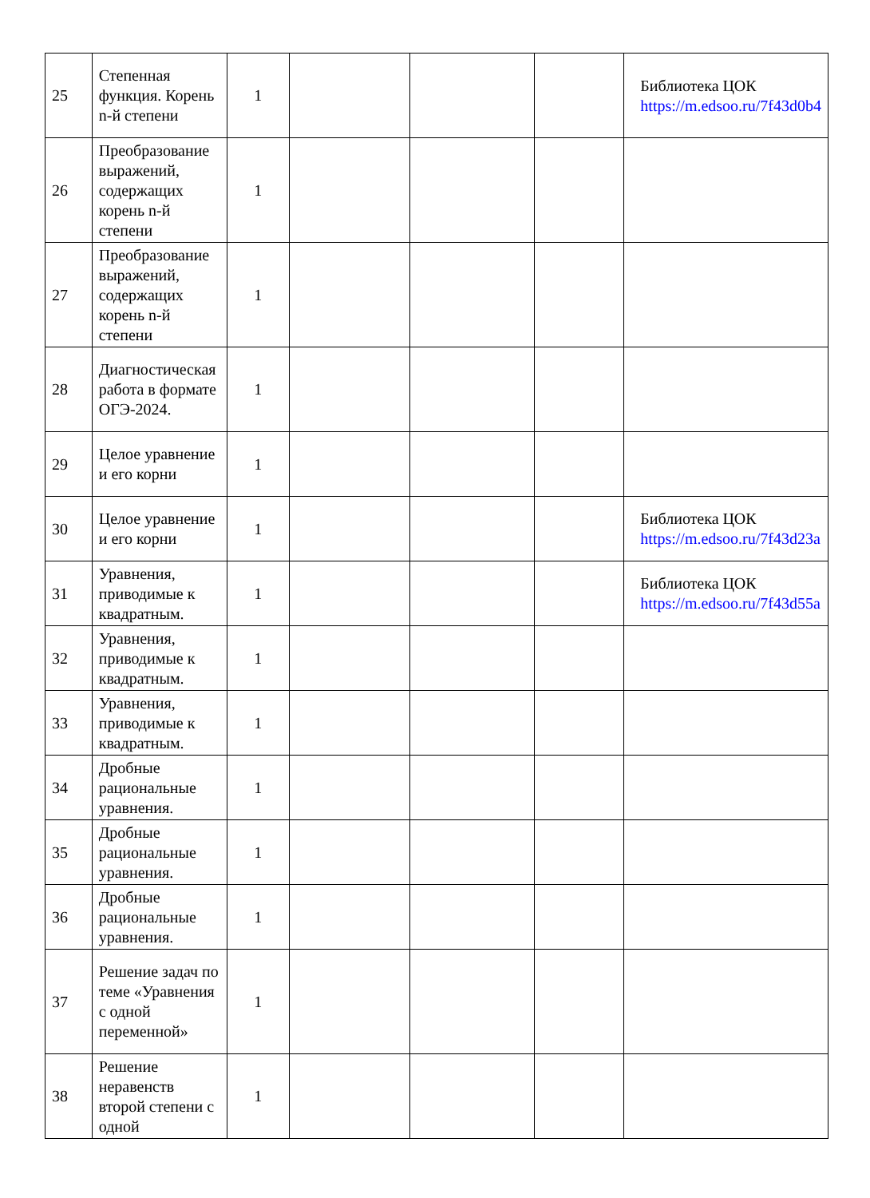| 25 | Степенная функция. Корень n-й степени | 1 | | | | Библиотека ЦОК https://m.edsoo.ru/7f43d0b4 |
| 26 | Преобразование выражений, содержащих корень n-й степени | 1 | | | | |
| 27 | Преобразование выражений, содержащих корень n-й степени | 1 | | | | |
| 28 | Диагностическая работа в формате ОГЭ-2024. | 1 | | | | |
| 29 | Целое уравнение и его корни | 1 | | | | |
| 30 | Целое уравнение и его корни | 1 | | | | Библиотека ЦОК https://m.edsoo.ru/7f43d23a |
| 31 | Уравнения, приводимые к квадратным. | 1 | | | | Библиотека ЦОК https://m.edsoo.ru/7f43d55a |
| 32 | Уравнения, приводимые к квадратным. | 1 | | | | |
| 33 | Уравнения, приводимые к квадратным. | 1 | | | | |
| 34 | Дробные рациональные уравнения. | 1 | | | | |
| 35 | Дробные рациональные уравнения. | 1 | | | | |
| 36 | Дробные рациональные уравнения. | 1 | | | | |
| 37 | Решение задач по теме «Уравнения с одной переменной» | 1 | | | | |
| 38 | Решение неравенств второй степени с одной | 1 | | | | |